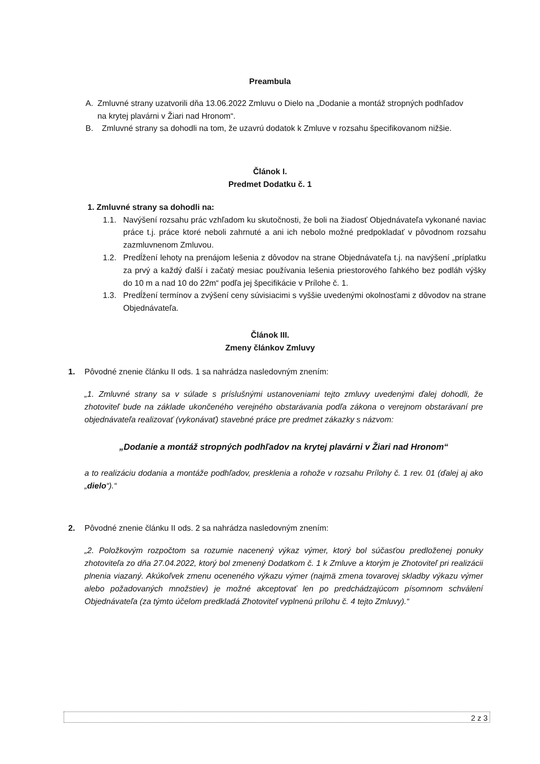Preambula
A. Zmluvné strany uzatvorili dňa 13.06.2022 Zmluvu o Dielo na „Dodanie a montáž stropných podhľadov na krytej plavárni v Žiari nad Hronom“.
B. Zmluvné strany sa dohodli na tom, že uzavrú dodatok k Zmluve v rozsahu špecifikovanom nižšie.
Článok I.
Predmet Dodatku č. 1
1. Zmluvné strany sa dohodli na:
1.1. Navýšení rozsahu prác vzhľadom ku skutočnosti, že boli na žiadosť Objednávateľa vykonané naviac práce t.j. práce ktoré neboli zahrnuté a ani ich nebolo možné predpokladať v pôvodnom rozsahu zazmluvnenom Zmluvou.
1.2. Predĺžení lehoty na prenájom lešenia z dôvodov na strane Objednávateľa t.j. na navýšení „príplatku za prvý a každý ďalší i začatý mesiac používania lešenia priestorového ľahkého bez podláh výšky do 10 m a nad 10 do 22m“ podľa jej špecifikácie v Prílohe č. 1.
1.3. Predĺžení termínov a zvýšení ceny súvisiacimi s vyššie uvedenými okolnosťami z dôvodov na strane Objednávateľa.
Článok III.
Zmeny článkov Zmluvy
1. Pôvodné znenie článku II ods. 1 sa nahrádza nasledovným znením:
„1. Zmluvné strany sa v súlade s príslušnými ustanoveniami tejto zmluvy uvedenými ďalej dohodli, že zhotoviteľ bude na základe ukončeného verejného obstarávania podľa zákona o verejnom obstarávaní pre objednávateľa realizovať (vykonávať) stavebné práce pre predmet zákazky s názvom:
„Dodanie a montáž stropných podhľadov na krytej plavárni v Žiari nad Hronom“
a to realizáciu dodania a montáže podhľadov, presklenia a rohože v rozsahu Prílohy č. 1 rev. 01 (ďalej aj ako „dielo“).“
2. Pôvodné znenie článku II ods. 2 sa nahrádza nasledovným znením:
„2. Položkovým rozpočtom sa rozumie nacenený výkaz výmer, ktorý bol súčasťou predloženej ponuky zhotoviteľa zo dňa 27.04.2022, ktorý bol zmenený Dodatkom č. 1 k Zmluve a ktorým je Zhotoviteľ pri realizácii plnenia viazaný. Akúkoľvek zmenu oceneného výkazu výmer (najmä zmena tovarovej skladby výkazu výmer alebo požadovaných množstiev) je možné akceptovať len po predchádzajúcom písomnom schválení Objednávateľa (za týmto účelom predkladá Zhotoviteľ vyplnenú prílohu č. 4 tejto Zmluvy).“
2 z 3